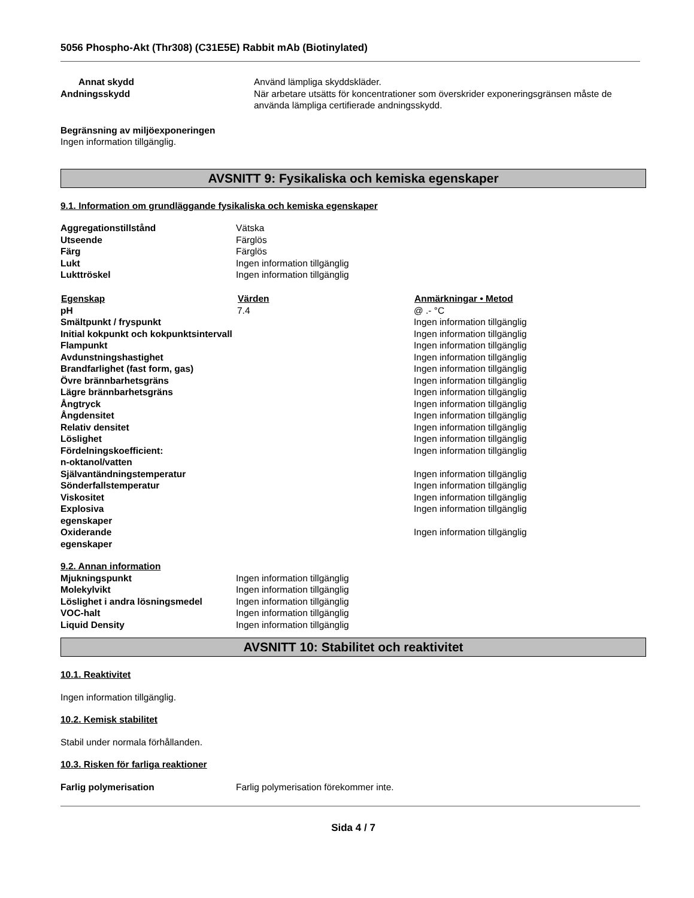5056 Phospho-Akt (Thr308) (C31E5E) Rabbit mAb (Biotinylated)
| Annat skydd | Använd lämpliga skyddskläder. |
| Andningsskydd | När arbetare utsätts för koncentrationer som överskrider exponeringsgränsen måste de använda lämpliga certifierade andningsskydd. |
Begränsning av miljöexponeringen
Ingen information tillgänglig.
AVSNITT 9: Fysikaliska och kemiska egenskaper
9.1. Information om grundläggande fysikaliska och kemiska egenskaper
| Aggregationstillstånd | Vätska |
| Utseende | Färglös |
| Färg | Färglös |
| Lukt | Ingen information tillgänglig |
| Lukttröskel | Ingen information tillgänglig |
| Egenskap | Värden | Anmärkningar • Metod |
| --- | --- | --- |
| pH | 7.4 | @ .- °C |
| Smältpunkt / fryspunkt | | Ingen information tillgänglig |
| Initial kokpunkt och kokpunktsintervall | | Ingen information tillgänglig |
| Flampunkt | | Ingen information tillgänglig |
| Avdunstningshastighet | | Ingen information tillgänglig |
| Brandfarlighet (fast form, gas) | | Ingen information tillgänglig |
| Övre brännbarhetsgräns | | Ingen information tillgänglig |
| Lägre brännbarhetsgräns | | Ingen information tillgänglig |
| Ångtryck | | Ingen information tillgänglig |
| Ångdensitet | | Ingen information tillgänglig |
| Relativ densitet | | Ingen information tillgänglig |
| Löslighet | | Ingen information tillgänglig |
| Fördelningskoefficient: n-oktanol/vatten | | Ingen information tillgänglig |
| Självantändningstemperatur | | Ingen information tillgänglig |
| Sönderfallstemperatur | | Ingen information tillgänglig |
| Viskositet | | Ingen information tillgänglig |
| Explosiva egenskaper | | Ingen information tillgänglig |
| Oxiderande egenskaper | | Ingen information tillgänglig |
9.2. Annan information
| Mjukningspunkt | Ingen information tillgänglig |
| Molekylvikt | Ingen information tillgänglig |
| Löslighet i andra lösningsmedel | Ingen information tillgänglig |
| VOC-halt | Ingen information tillgänglig |
| Liquid Density | Ingen information tillgänglig |
AVSNITT 10: Stabilitet och reaktivitet
10.1. Reaktivitet
Ingen information tillgänglig.
10.2. Kemisk stabilitet
Stabil under normala förhållanden.
10.3. Risken för farliga reaktioner
| Farlig polymerisation | Farlig polymerisation förekommer inte. |
Sida 4 / 7